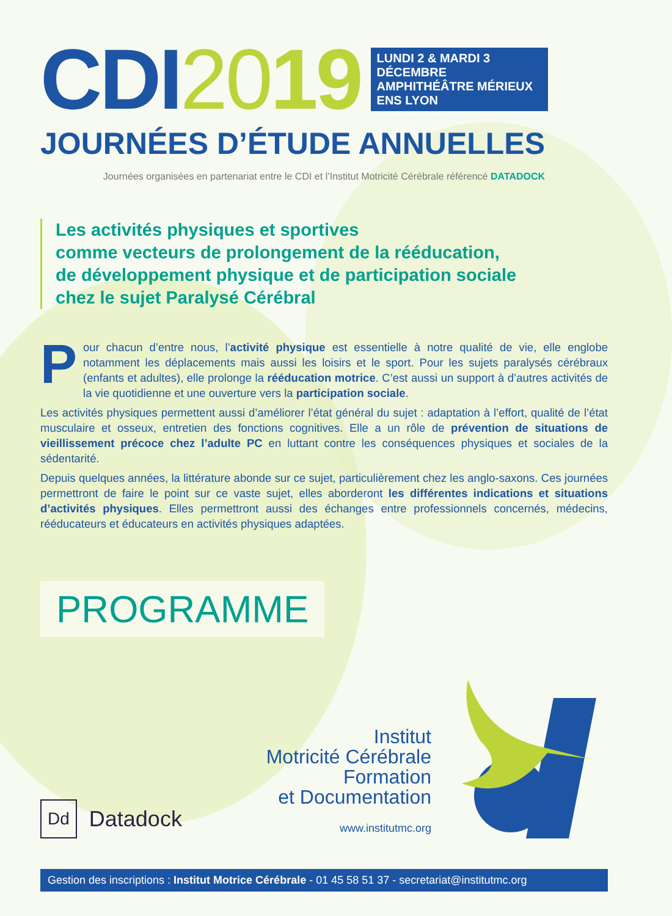CDI2019
LUNDI 2 & MARDI 3
DÉCEMBRE
AMPHITHÉÂTRE MÉRIEUX
ENS LYON
JOURNÉES D’ÉTUDE ANNUELLES
Journées organisées en partenariat entre le CDI et l’Institut Motricité Cérébrale référencé DATADOCK
Les activités physiques et sportives
comme vecteurs de prolongement de la rééducation,
de développement physique et de participation sociale
chez le sujet Paralysé Cérébral
Pour chacun d’entre nous, l’activité physique est essentielle à notre qualité de vie, elle englobe notamment les déplacements mais aussi les loisirs et le sport. Pour les sujets paralysés cérébraux (enfants et adultes), elle prolonge la rééducation motrice. C’est aussi un support à d’autres activités de la vie quotidienne et une ouverture vers la participation sociale.
Les activités physiques permettent aussi d’améliorer l’état général du sujet : adaptation à l’effort, qualité de l’état musculaire et osseux, entretien des fonctions cognitives. Elle a un rôle de prévention de situations de vieillissement précoce chez l’adulte PC en luttant contre les conséquences physiques et sociales de la sédentarité.
Depuis quelques années, la littérature abonde sur ce sujet, particulièrement chez les anglo-saxons. Ces journées permettront de faire le point sur ce vaste sujet, elles aborderont les différentes indications et situations d’activités physiques. Elles permettront aussi des échanges entre professionnels concernés, médecins, rééducateurs et éducateurs en activités physiques adaptées.
PROGRAMME
Dd Datadock
Institut
Motricité Cérébrale
Formation
et Documentation
www.institutmc.org
Gestion des inscriptions : Institut Motrice Cérébrale - 01 45 58 51 37 - secretariat@institutmc.org